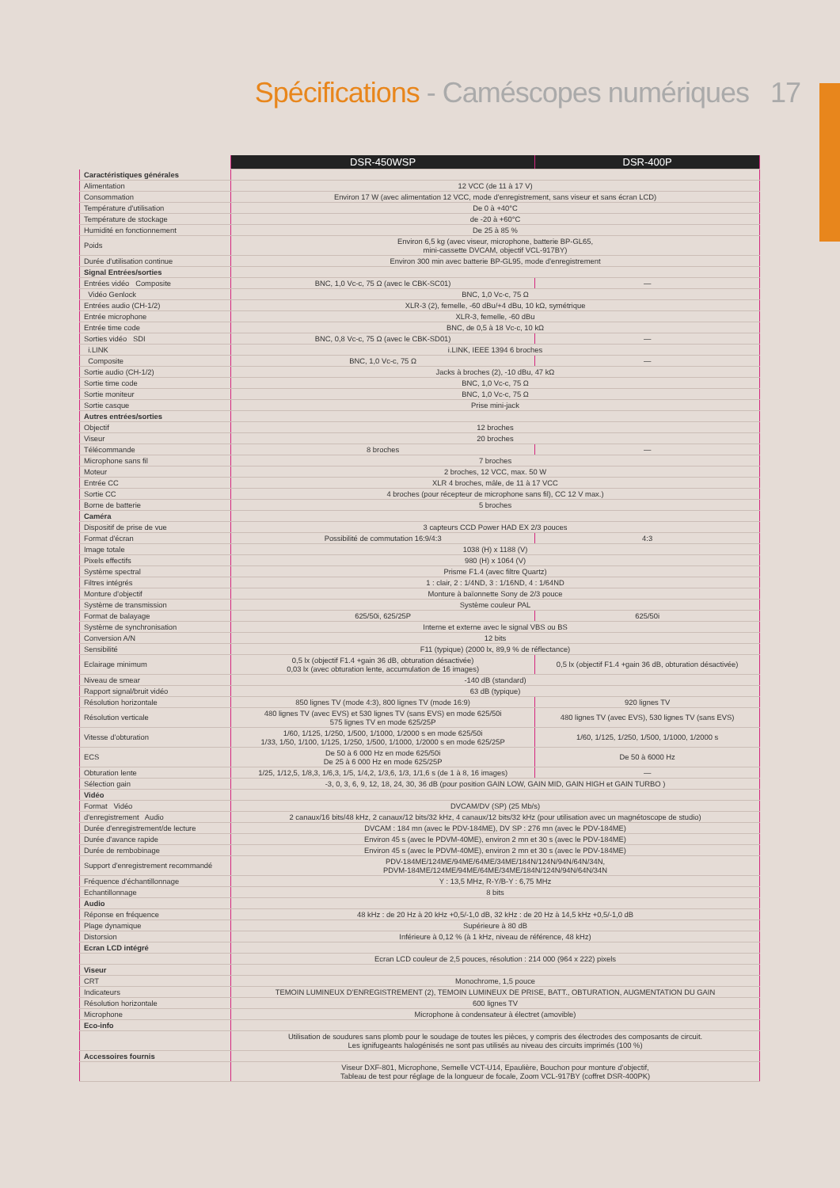Spécifications - Caméscopes numériques 17
| | DSR-450WSP | DSR-400P |
| Caractéristiques générales | | |
| Alimentation | 12 VCC (de 11 à 17 V) | |
| Consommation | Environ 17 W (avec alimentation 12 VCC, mode d'enregistrement, sans viseur et sans écran LCD) | |
| Température d'utilisation | De 0 à +40°C | |
| Température de stockage | de -20 à +60°C | |
| Humidité en fonctionnement | De 25 à 85 % | |
| Poids | Environ 6,5 kg (avec viseur, microphone, batterie BP-GL65, mini-cassette DVCAM, objectif VCL-917BY) | |
| Durée d'utilisation continue | Environ 300 min avec batterie BP-GL95, mode d'enregistrement | |
| Signal Entrées/sorties | | |
| Entrées vidéo Composite | BNC, 1,0 Vc-c, 75 Ω (avec le CBK-SC01) | — |
| Vidéo Genlock | BNC, 1,0 Vc-c, 75 Ω | |
| Entrées audio (CH-1/2) | XLR-3 (2), femelle, -60 dBu/+4 dBu, 10 kΩ, symétrique | |
| Entrée microphone | XLR-3, femelle, -60 dBu | |
| Entrée time code | BNC, de 0,5 à 18 Vc-c, 10 kΩ | |
| Sorties vidéo SDI | BNC, 0,8 Vc-c, 75 Ω (avec le CBK-SD01) | — |
| i.LINK | i.LINK, IEEE 1394 6 broches | |
| Composite | BNC, 1,0 Vc-c, 75 Ω | — |
| Sortie audio (CH-1/2) | Jacks à broches (2), -10 dBu, 47 kΩ | |
| Sortie time code | BNC, 1,0 Vc-c, 75 Ω | |
| Sortie moniteur | BNC, 1,0 Vc-c, 75 Ω | |
| Sortie casque | Prise mini-jack | |
| Autres entrées/sorties | | |
| Objectif | 12 broches | |
| Viseur | 20 broches | |
| Télécommande | 8 broches | — |
| Microphone sans fil | 7 broches | |
| Moteur | 2 broches, 12 VCC, max. 50 W | |
| Entrée CC | XLR 4 broches, mâle, de 11 à 17 VCC | |
| Sortie CC | 4 broches (pour récepteur de microphone sans fil), CC 12 V max.) | |
| Borne de batterie | 5 broches | |
| Caméra | | |
| Dispositif de prise de vue | 3 capteurs CCD Power HAD EX 2/3 pouces | |
| Format d'écran | Possibilité de commutation 16:9/4:3 | 4:3 |
| Image totale | 1038 (H) x 1188 (V) | |
| Pixels effectifs | 980 (H) x 1064 (V) | |
| Système spectral | Prisme F1.4 (avec filtre Quartz) | |
| Filtres intégrés | 1 : clair, 2 : 1/4ND, 3 : 1/16ND, 4 : 1/64ND | |
| Monture d'objectif | Monture à baïonnette Sony de 2/3 pouce | |
| Système de transmission | Système couleur PAL | |
| Format de balayage | 625/50i, 625/25P | 625/50i |
| Système de synchronisation | Interne et externe avec le signal VBS ou BS | |
| Conversion A/N | 12 bits | |
| Sensibilité | F11 (typique) (2000 lx, 89,9 % de réflectance) | |
| Eclairage minimum | 0,5 lx (objectif F1.4 +gain 36 dB, obturation désactivée) 0,03 lx (avec obturation lente, accumulation de 16 images) | 0,5 lx (objectif F1.4 +gain 36 dB, obturation désactivée) |
| Niveau de smear | -140 dB (standard) | |
| Rapport signal/bruit vidéo | 63 dB (typique) | |
| Résolution horizontale | 850 lignes TV (mode 4:3), 800 lignes TV (mode 16:9) | 920 lignes TV |
| Résolution verticale | 480 lignes TV (avec EVS) et 530 lignes TV (sans EVS) en mode 625/50i 575 lignes TV en mode 625/25P | 480 lignes TV (avec EVS), 530 lignes TV (sans EVS) |
| Vitesse d'obturation | 1/60, 1/125, 1/250, 1/500, 1/1000, 1/2000 s en mode 625/50i 1/33, 1/50, 1/100, 1/125, 1/250, 1/500, 1/1000, 1/2000 s en mode 625/25P | 1/60, 1/125, 1/250, 1/500, 1/1000, 1/2000 s |
| ECS | De 50 à 6 000 Hz en mode 625/50i De 25 à 6 000 Hz en mode 625/25P | De 50 à 6000 Hz |
| Obturation lente | 1/25, 1/12,5, 1/8,3, 1/6,3, 1/5, 1/4,2, 1/3,6, 1/3, 1/1,6 s (de 1 à 8, 16 images) | — |
| Sélection gain | -3, 0, 3, 6, 9, 12, 18, 24, 30, 36 dB (pour position GAIN LOW, GAIN MID, GAIN HIGH et GAIN TURBO ) | |
| Vidéo | | |
| Format Vidéo | DVCAM/DV (SP) (25 Mb/s) | |
| d'enregistrement Audio | 2 canaux/16 bits/48 kHz, 2 canaux/12 bits/32 kHz, 4 canaux/12 bits/32 kHz (pour utilisation avec un magnétoscope de studio) | |
| Durée d'enregistrement/de lecture | DVCAM : 184 mn (avec le PDV-184ME), DV SP : 276 mn (avec le PDV-184ME) | |
| Durée d'avance rapide | Environ 45 s (avec le PDVM-40ME), environ 2 mn et 30 s (avec le PDV-184ME) | |
| Durée de rembobinage | Environ 45 s (avec le PDVM-40ME), environ 2 mn et 30 s (avec le PDV-184ME) | |
| Support d'enregistrement recommandé | PDV-184ME/124ME/94ME/64ME/34ME/184N/124N/94N/64N/34N, PDVM-184ME/124ME/94ME/64ME/34ME/184N/124N/94N/64N/34N | |
| Fréquence d'échantillonnage | Y : 13,5 MHz, R-Y/B-Y : 6,75 MHz | |
| Echantillonnage | 8 bits | |
| Audio | | |
| Réponse en fréquence | 48 kHz : de 20 Hz à 20 kHz +0,5/-1,0 dB, 32 kHz : de 20 Hz à 14,5 kHz +0,5/-1,0 dB | |
| Plage dynamique | Supérieure à 80 dB | |
| Distorsion | Inférieure à 0,12 % (à 1 kHz, niveau de référence, 48 kHz) | |
| Ecran LCD intégré | | |
| | Ecran LCD couleur de 2,5 pouces, résolution : 214 000 (964 x 222) pixels | |
| Viseur | | |
| CRT | Monochrome, 1,5 pouce | |
| Indicateurs | TEMOIN LUMINEUX D'ENREGISTREMENT (2), TEMOIN LUMINEUX DE PRISE, BATT., OBTURATION, AUGMENTATION DU GAIN | |
| Résolution horizontale | 600 lignes TV | |
| Microphone | Microphone à condensateur à électret (amovible) | |
| Eco-info | | |
| | Utilisation de soudures sans plomb pour le soudage de toutes les pièces, y compris des électrodes des composants de circuit. Les ignifugeants halogénisés ne sont pas utilisés au niveau des circuits imprimés (100 %) | |
| Accessoires fournis | | |
| | Viseur DXF-801, Microphone, Semelle VCT-U14, Epaulière, Bouchon pour monture d'objectif, Tableau de test pour réglage de la longueur de focale, Zoom VCL-917BY (coffret DSR-400PK) | |